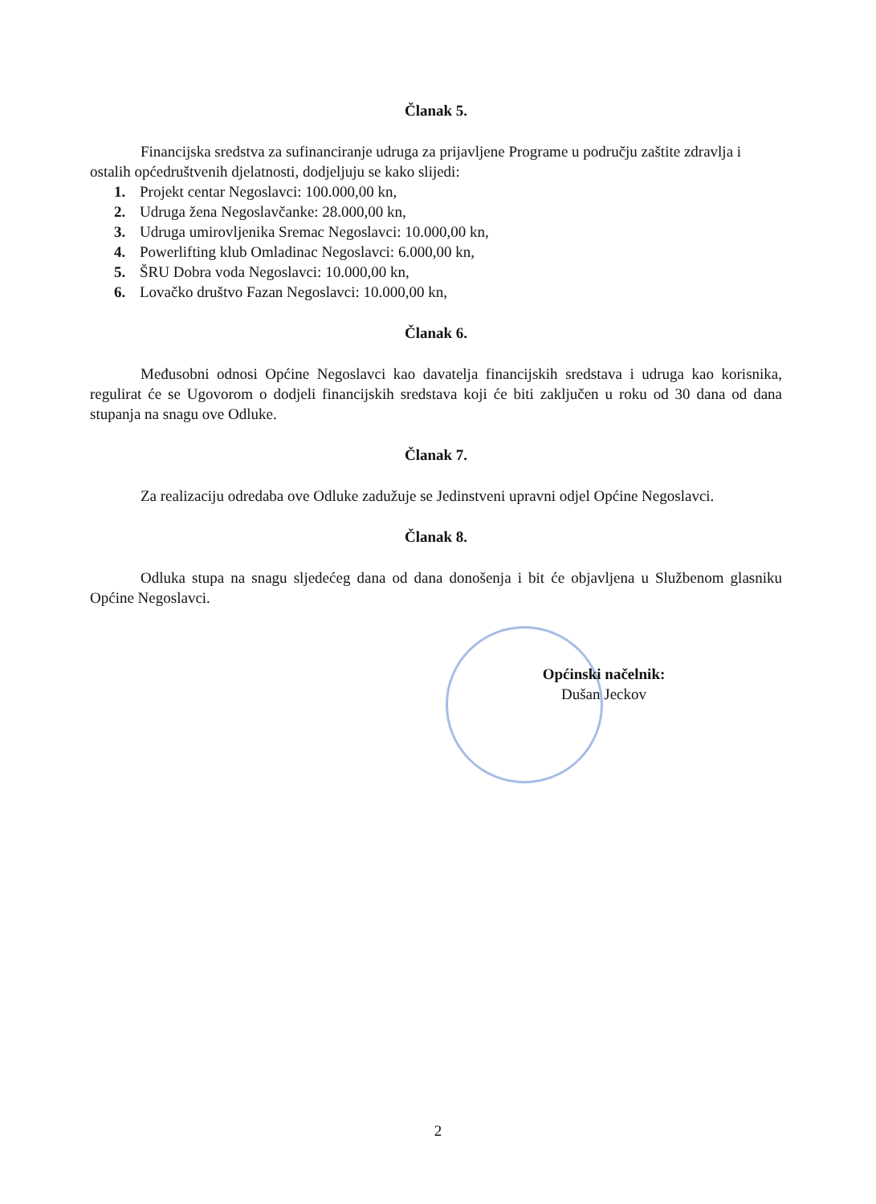Članak 5.
Financijska sredstva za sufinanciranje udruga za prijavljene Programe u području zaštite zdravlja i ostalih općedruštvenih djelatnosti, dodjeljuju se kako slijedi:
1. Projekt centar Negoslavci: 100.000,00 kn,
2. Udruga žena Negoslavčanke: 28.000,00 kn,
3. Udruga umirovljenika Sremac Negoslavci: 10.000,00 kn,
4. Powerlifting klub Omladinac Negoslavci: 6.000,00 kn,
5. ŠRU Dobra voda Negoslavci: 10.000,00 kn,
6. Lovačko društvo Fazan Negoslavci: 10.000,00 kn,
Članak 6.
Međusobni odnosi Općine Negoslavci kao davatelja financijskih sredstava i udruga kao korisnika, regulirat će se Ugovorom o dodjeli financijskih sredstava koji će biti zaključen u roku od 30 dana od dana stupanja na snagu ove Odluke.
Članak 7.
Za realizaciju odredaba ove Odluke zadužuje se Jedinstveni upravni odjel Općine Negoslavci.
Članak 8.
Odluka stupa na snagu sljedećeg dana od dana donošenja i bit će objavljena u Službenom glasniku Općine Negoslavci.
Općinski načelnik:
Dušan Jeckov
2